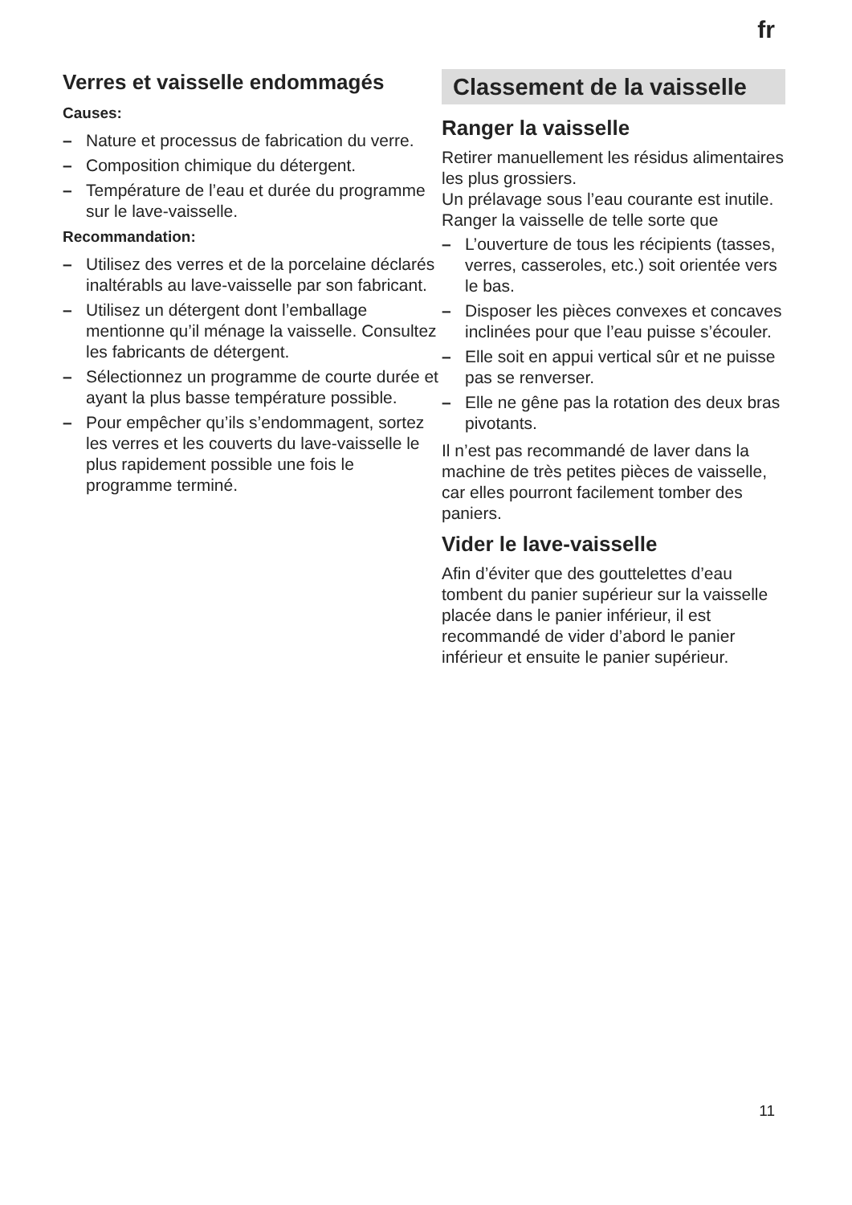fr
Verres et vaisselle endommagés
Causes:
– Nature et processus de fabrication du verre.
– Composition chimique du détergent.
– Température de l’eau et durée du programme sur le lave-vaisselle.
Recommandation:
– Utilisez des verres et de la porcelaine déclarés inaltérabls au lave-vaisselle par son fabricant.
– Utilisez un détergent dont l’emballage mentionne qu’il ménage la vaisselle. Consultez les fabricants de détergent.
– Sélectionnez un programme de courte durée et ayant la plus basse température possible.
– Pour empêcher qu’ils s’endommagent, sortez les verres et les couverts du lave-vaisselle le plus rapidement possible une fois le programme terminé.
Classement de la vaisselle
Ranger la vaisselle
Retirer manuellement les résidus alimentaires les plus grossiers.
Un prélavage sous l’eau courante est inutile.
Ranger la vaisselle de telle sorte que
– L’ouverture de tous les récipients (tasses, verres, casseroles, etc.) soit orientée vers le bas.
– Disposer les pièces convexes et concaves inclinées pour que l’eau puisse s’écouler.
– Elle soit en appui vertical sûr et ne puisse pas se renverser.
– Elle ne gêne pas la rotation des deux bras pivotants.
Il n’est pas recommandé de laver dans la machine de très petites pièces de vaisselle, car elles pourront facilement tomber des paniers.
Vider le lave-vaisselle
Afin d’éviter que des gouttelettes d’eau tombent du panier supérieur sur la vaisselle placée dans le panier inférieur, il est recommandé de vider d’abord le panier inférieur et ensuite le panier supérieur.
11